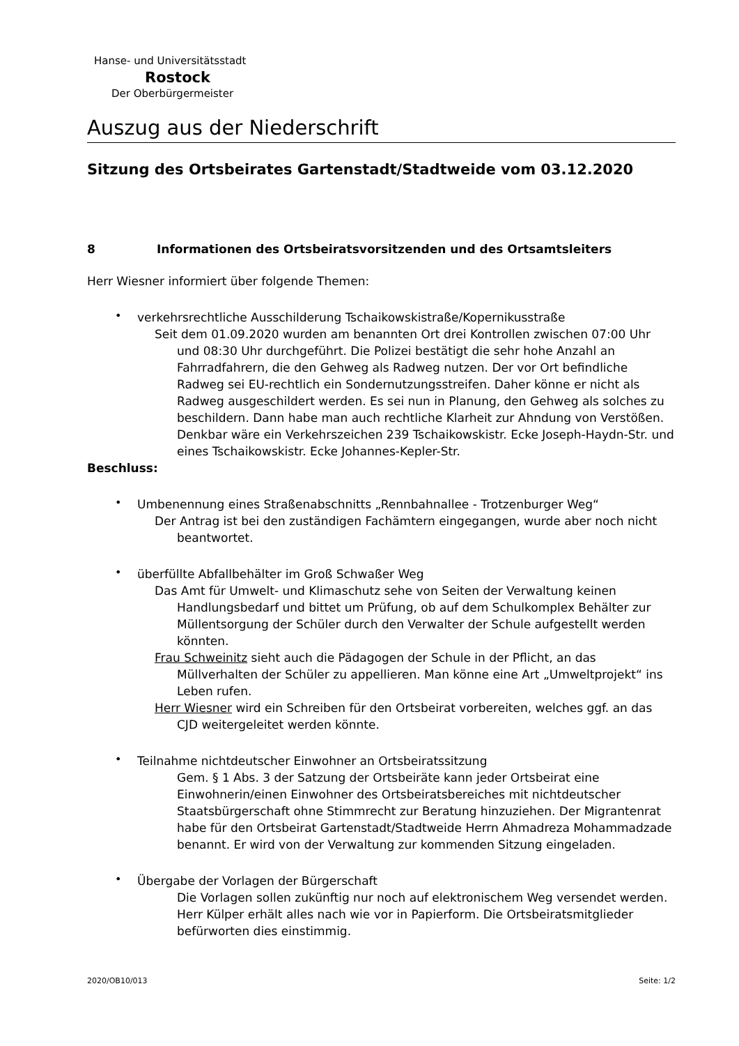Hanse- und Universitätsstadt
Rostock
Der Oberbürgermeister
Auszug aus der Niederschrift
Sitzung des Ortsbeirates Gartenstadt/Stadtweide vom 03.12.2020
8 Informationen des Ortsbeiratsvorsitzenden und des Ortsamtsleiters
Herr Wiesner informiert über folgende Themen:
•
verkehrsrechtliche Ausschilderung Tschaikowskistraße/Kopernikusstraße
Seit dem 01.09.2020 wurden am benannten Ort drei Kontrollen zwischen 07:00 Uhr und 08:30 Uhr durchgeführt. Die Polizei bestätigt die sehr hohe Anzahl an Fahrradfahrern, die den Gehweg als Radweg nutzen. Der vor Ort befindliche Radweg sei EU-rechtlich ein Sondernutzungsstreifen. Daher könne er nicht als Radweg ausgeschildert werden. Es sei nun in Planung, den Gehweg als solches zu beschildern. Dann habe man auch rechtliche Klarheit zur Ahndung von Verstößen. Denkbar wäre ein Verkehrszeichen 239 Tschaikowskistr. Ecke Joseph-Haydn-Str. und eines Tschaikowskistr. Ecke Johannes-Kepler-Str.
Beschluss:
•
Umbenennung eines Straßenabschnitts „Rennbahnallee - Trotzenburger Weg“
Der Antrag ist bei den zuständigen Fachämtern eingegangen, wurde aber noch nicht beantwortet.
•
überfüllte Abfallbehälter im Groß Schwaßer Weg
Das Amt für Umwelt- und Klimaschutz sehe von Seiten der Verwaltung keinen Handlungsbedarf und bittet um Prüfung, ob auf dem Schulkomplex Behälter zur Müllentsorgung der Schüler durch den Verwalter der Schule aufgestellt werden könnten.
Frau Schweinitz sieht auch die Pädagogen der Schule in der Pflicht, an das Müllverhalten der Schüler zu appellieren. Man könne eine Art „Umweltprojekt“ ins Leben rufen.
Herr Wiesner wird ein Schreiben für den Ortsbeirat vorbereiten, welches ggf. an das CJD weitergeleitet werden könnte.
•
Teilnahme nichtdeutscher Einwohner an Ortsbeiratssitzung
Gem. § 1 Abs. 3 der Satzung der Ortsbeiräte kann jeder Ortsbeirat eine Einwohnerin/einen Einwohner des Ortsbeiratsbereiches mit nichtdeutscher Staatsbürgerschaft ohne Stimmrecht zur Beratung hinzuziehen. Der Migrantenrat habe für den Ortsbeirat Gartenstadt/Stadtweide Herrn Ahmadreza Mohammadzade benannt. Er wird von der Verwaltung zur kommenden Sitzung eingeladen.
•
Übergabe der Vorlagen der Bürgerschaft
Die Vorlagen sollen zukünftig nur noch auf elektronischem Weg versendet werden. Herr Külper erhält alles nach wie vor in Papierform. Die Ortsbeiratsmitglieder befürworten dies einstimmig.
2020/OB10/013 Seite: 1/2